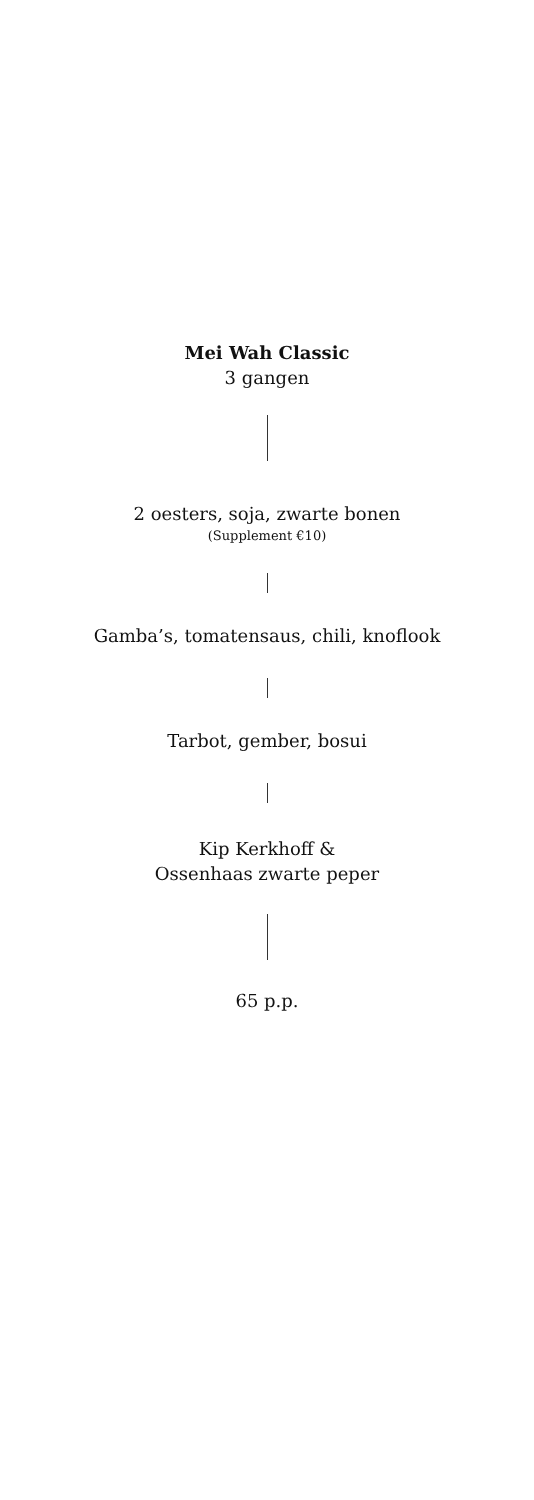Mei Wah Classic
3 gangen
2 oesters, soja, zwarte bonen
(Supplement €10)
Gamba’s, tomatensaus, chili, knoflook
Tarbot, gember, bosui
Kip Kerkhoff &
Ossenhaas zwarte peper
65 p.p.